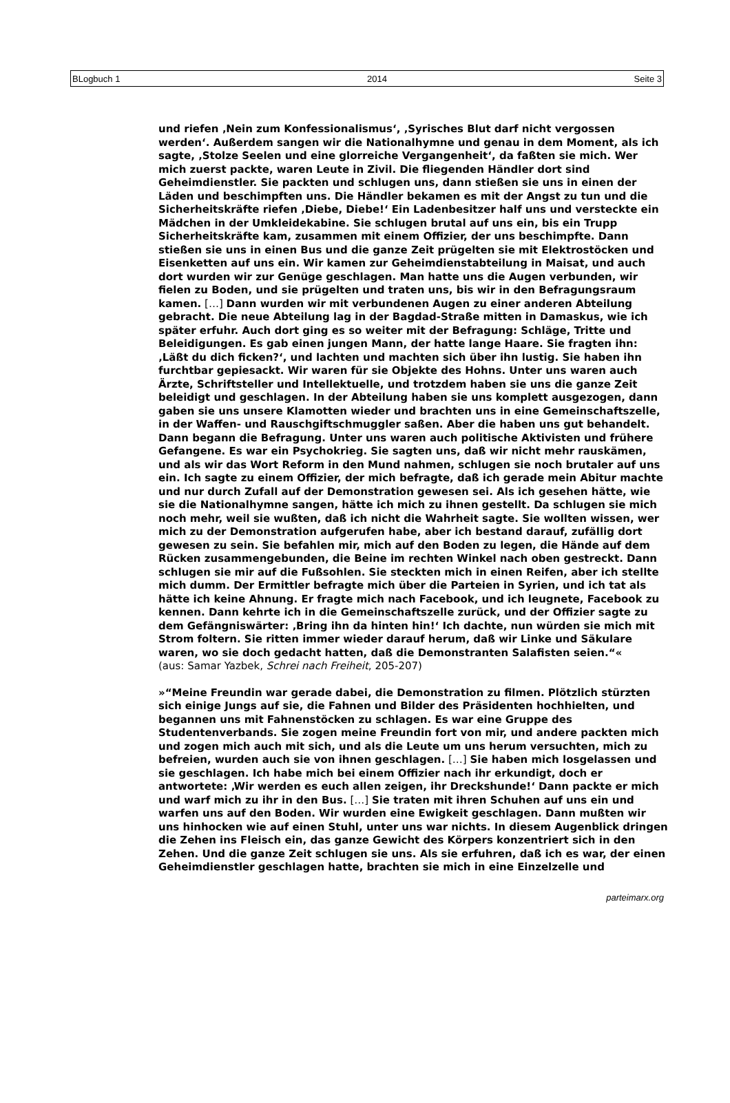BLogbuch 1 2014 Seite 3
und riefen ‚Nein zum Konfessionalismus‘, ‚Syrisches Blut darf nicht vergossen werden‘. Außerdem sangen wir die Nationalhymne und genau in dem Moment, als ich sagte, ‚Stolze Seelen und eine glorreiche Vergangenheit‘, da faßten sie mich. Wer mich zuerst packte, waren Leute in Zivil. Die fliegenden Händler dort sind Geheimdienstler. Sie packten und schlugen uns, dann stießen sie uns in einen der Läden und beschimpften uns. Die Händler bekamen es mit der Angst zu tun und die Sicherheitskräfte riefen ‚Diebe, Diebe!‘ Ein Ladenbesitzer half uns und versteckte ein Mädchen in der Umkleidekabine. Sie schlugen brutal auf uns ein, bis ein Trupp Sicherheitskräfte kam, zusammen mit einem Offizier, der uns beschimpfte. Dann stießen sie uns in einen Bus und die ganze Zeit prügelten sie mit Elektrostöcken und Eisenketten auf uns ein. Wir kamen zur Geheimdienstabteilung in Maisat, und auch dort wurden wir zur Genüge geschlagen. Man hatte uns die Augen verbunden, wir fielen zu Boden, und sie prügelten und traten uns, bis wir in den Befragungsraum kamen. […] Dann wurden wir mit verbundenen Augen zu einer anderen Abteilung gebracht. Die neue Abteilung lag in der Bagdad-Straße mitten in Damaskus, wie ich später erfuhr. Auch dort ging es so weiter mit der Befragung: Schläge, Tritte und Beleidigungen. Es gab einen jungen Mann, der hatte lange Haare. Sie fragten ihn: ‚Läßt du dich ficken?‘, und lachten und machten sich über ihn lustig. Sie haben ihn furchtbar gepiesackt. Wir waren für sie Objekte des Hohns. Unter uns waren auch Ärzte, Schriftsteller und Intellektuelle, und trotzdem haben sie uns die ganze Zeit beleidigt und geschlagen. In der Abteilung haben sie uns komplett ausgezogen, dann gaben sie uns unsere Klamotten wieder und brachten uns in eine Gemeinschaftszelle, in der Waffen- und Rauschgiftschmuggler saßen. Aber die haben uns gut behandelt. Dann begann die Befragung. Unter uns waren auch politische Aktivisten und frühere Gefangene. Es war ein Psychokrieg. Sie sagten uns, daß wir nicht mehr rauskämen, und als wir das Wort Reform in den Mund nahmen, schlugen sie noch brutaler auf uns ein. Ich sagte zu einem Offizier, der mich befragte, daß ich gerade mein Abitur machte und nur durch Zufall auf der Demonstration gewesen sei. Als ich gesehen hätte, wie sie die Nationalhymne sangen, hätte ich mich zu ihnen gestellt. Da schlugen sie mich noch mehr, weil sie wußten, daß ich nicht die Wahrheit sagte. Sie wollten wissen, wer mich zu der Demonstration aufgerufen habe, aber ich bestand darauf, zufällig dort gewesen zu sein. Sie befahlen mir, mich auf den Boden zu legen, die Hände auf dem Rücken zusammengebunden, die Beine im rechten Winkel nach oben gestreckt. Dann schlugen sie mir auf die Fußsohlen. Sie steckten mich in einen Reifen, aber ich stellte mich dumm. Der Ermittler befragte mich über die Parteien in Syrien, und ich tat als hätte ich keine Ahnung. Er fragte mich nach Facebook, und ich leugnete, Facebook zu kennen. Dann kehrte ich in die Gemeinschaftszelle zurück, und der Offizier sagte zu dem Gefängniswärter: ‚Bring ihn da hinten hin!‘ Ich dachte, nun würden sie mich mit Strom foltern. Sie ritten immer wieder darauf herum, daß wir Linke und Säkulare waren, wo sie doch gedacht hatten, daß die Demonstranten Salafisten seien.“«
(aus: Samar Yazbek, Schrei nach Freiheit, 205-207)
»“Meine Freundin war gerade dabei, die Demonstration zu filmen. Plötzlich stürzten sich einige Jungs auf sie, die Fahnen und Bilder des Präsidenten hochhielten, und begannen uns mit Fahnenstöcken zu schlagen. Es war eine Gruppe des Studentenverbands. Sie zogen meine Freundin fort von mir, und andere packten mich und zogen mich auch mit sich, und als die Leute um uns herum versuchten, mich zu befreien, wurden auch sie von ihnen geschlagen. […] Sie haben mich losgelassen und sie geschlagen. Ich habe mich bei einem Offizier nach ihr erkundigt, doch er antwortete: ‚Wir werden es euch allen zeigen, ihr Dreckshunde!‘ Dann packte er mich und warf mich zu ihr in den Bus. […] Sie traten mit ihren Schuhen auf uns ein und warfen uns auf den Boden. Wir wurden eine Ewigkeit geschlagen. Dann mußten wir uns hinhocken wie auf einen Stuhl, unter uns war nichts. In diesem Augenblick dringen die Zehen ins Fleisch ein, das ganze Gewicht des Körpers konzentriert sich in den Zehen. Und die ganze Zeit schlugen sie uns. Als sie erfuhren, daß ich es war, der einen Geheimdienstler geschlagen hatte, brachten sie mich in eine Einzelzelle und
parteimarx.org